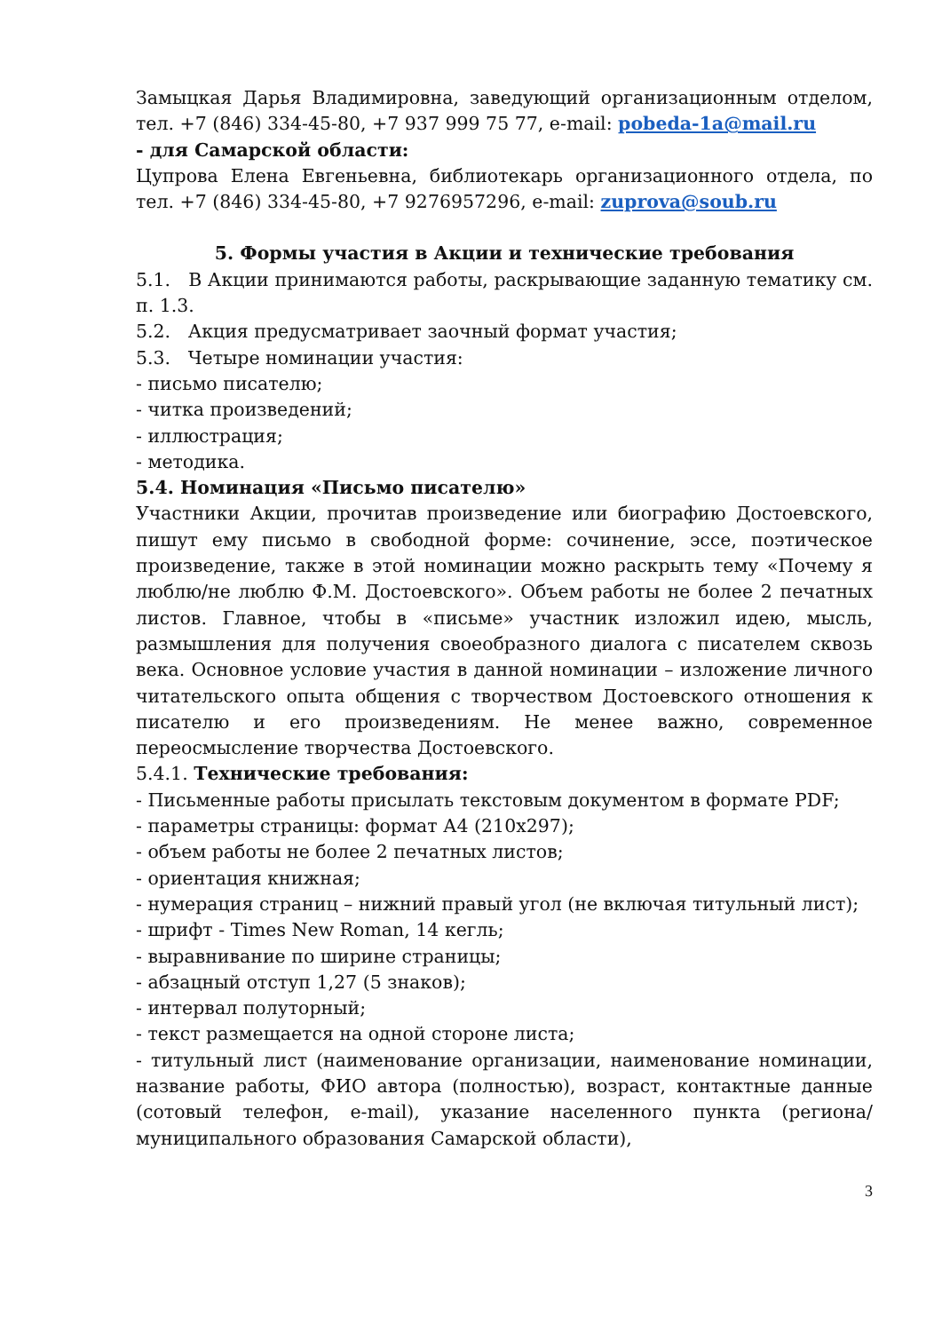Замыцкая Дарья Владимировна, заведующий организационным отделом, тел. +7 (846) 334-45-80, +7 937 999 75 77, e-mail: pobeda-1a@mail.ru
- для Самарской области:
Цупрова Елена Евгеньевна, библиотекарь организационного отдела, по тел. +7 (846) 334-45-80, +7 9276957296, e-mail: zuprova@soub.ru
5. Формы участия в Акции и технические требования
5.1. В Акции принимаются работы, раскрывающие заданную тематику см. п. 1.3.
5.2. Акция предусматривает заочный формат участия;
5.3. Четыре номинации участия:
- письмо писателю;
- читка произведений;
- иллюстрация;
- методика.
5.4. Номинация «Письмо писателю»
Участники Акции, прочитав произведение или биографию Достоевского, пишут ему письмо в свободной форме: сочинение, эссе, поэтическое произведение, также в этой номинации можно раскрыть тему «Почему я люблю/не люблю Ф.М. Достоевского». Объем работы не более 2 печатных листов. Главное, чтобы в «письме» участник изложил идею, мысль, размышления для получения своеобразного диалога с писателем сквозь века. Основное условие участия в данной номинации – изложение личного читательского опыта общения с творчеством Достоевского отношения к писателю и его произведениям. Не менее важно, современное переосмысление творчества Достоевского.
5.4.1. Технические требования:
- Письменные работы присылать текстовым документом в формате PDF;
- параметры страницы: формат А4 (210х297);
- объем работы не более 2 печатных листов;
- ориентация книжная;
- нумерация страниц – нижний правый угол (не включая титульный лист);
- шрифт - Times New Roman, 14 кегль;
- выравнивание по ширине страницы;
- абзацный отступ 1,27 (5 знаков);
- интервал полуторный;
- текст размещается на одной стороне листа;
- титульный лист (наименование организации, наименование номинации, название работы, ФИО автора (полностью), возраст, контактные данные (сотовый телефон, e-mail), указание населенного пункта (региона/муниципального образования Самарской области),
3